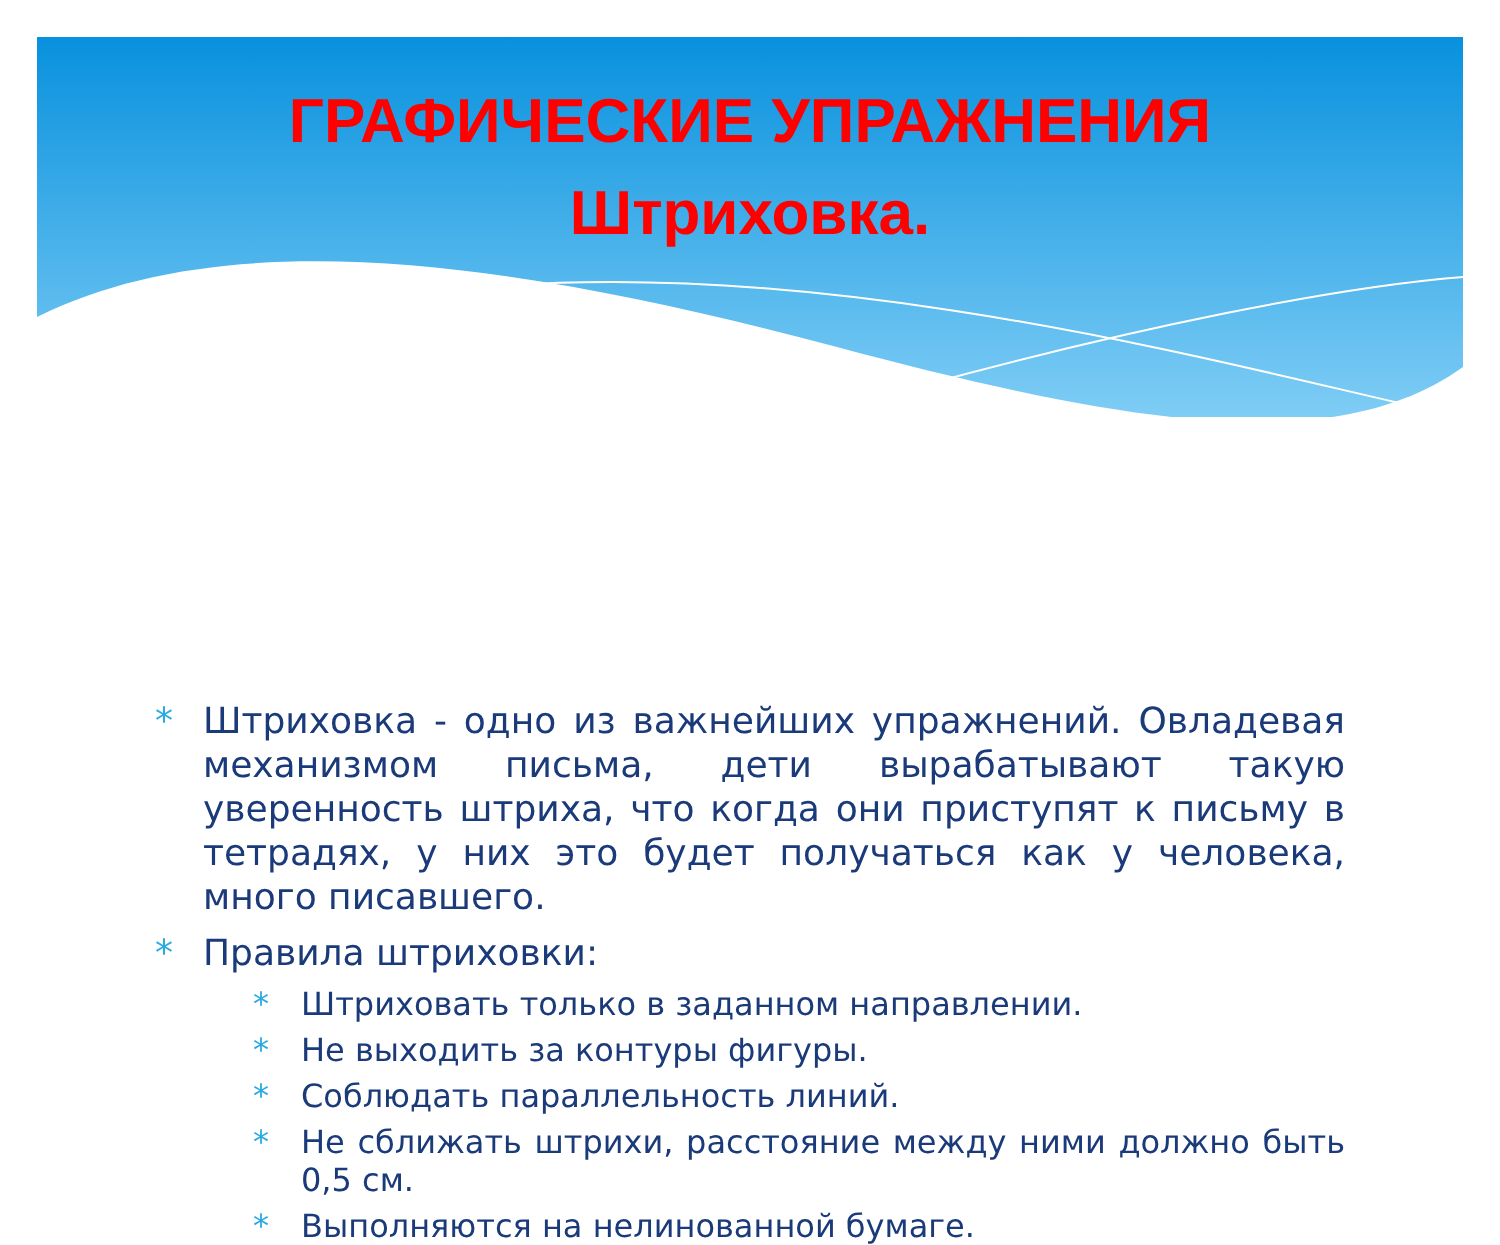ГРАФИЧЕСКИЕ УПРАЖНЕНИЯ
Штриховка.
* Штриховка - одно из важнейших упражнений. Овладевая механизмом письма, дети вырабатывают такую уверенность штриха, что когда они приступят к письму в тетрадях, у них это будет получаться как у человека, много писавшего.
* Правила штриховки:
* Штриховать только в заданном направлении.
* Не выходить за контуры фигуры.
* Соблюдать параллельность линий.
* Не сближать штрихи, расстояние между ними должно быть 0,5 см.
* Выполняются на нелинованной бумаге.